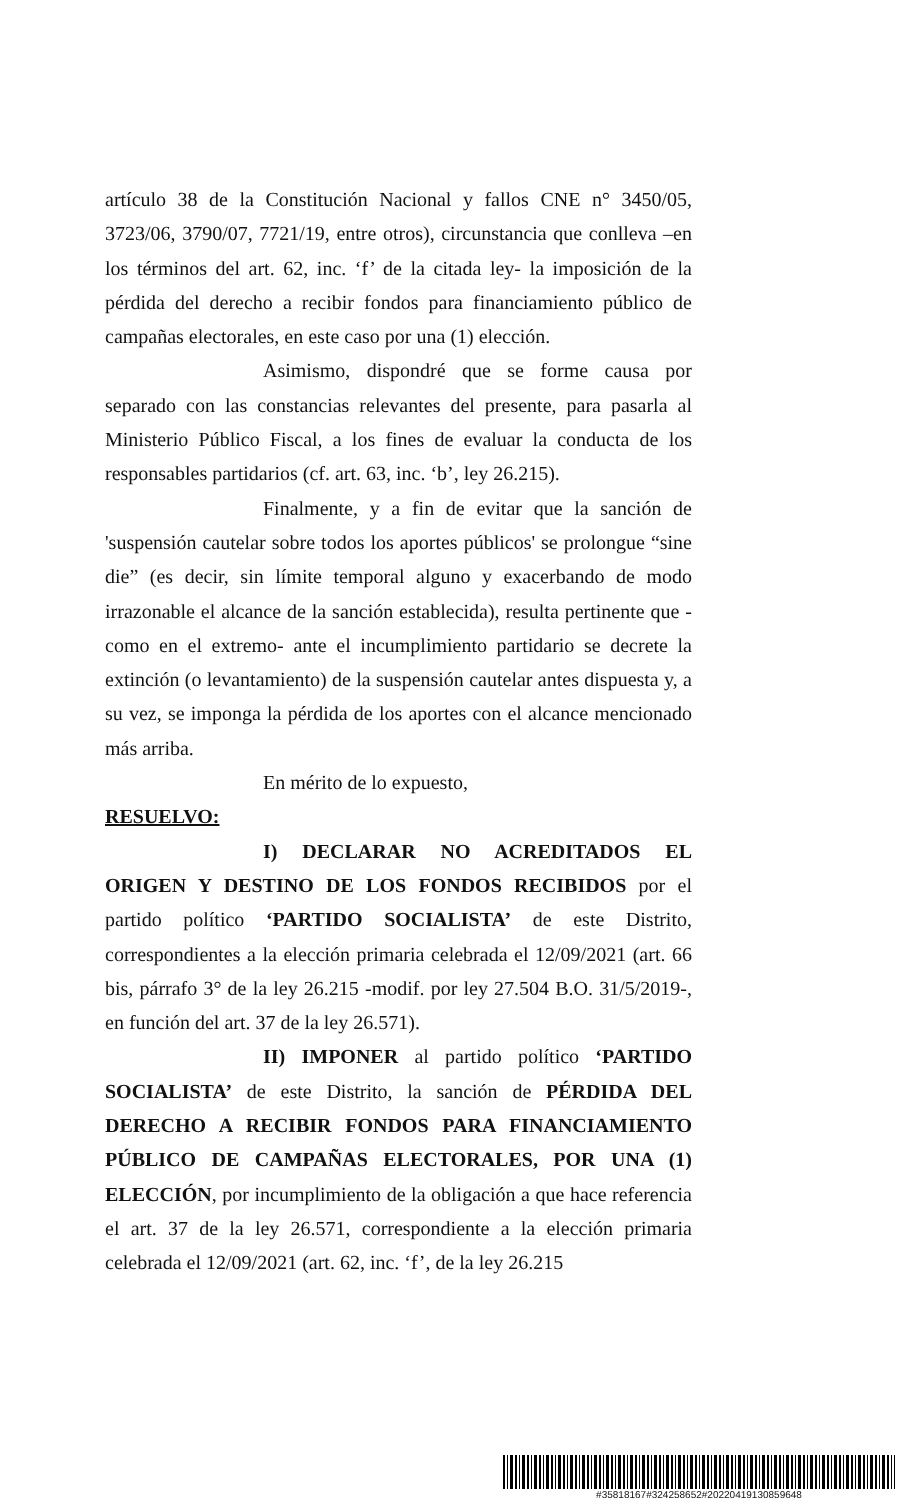artículo 38 de la Constitución Nacional y fallos CNE n° 3450/05, 3723/06, 3790/07, 7721/19, entre otros), circunstancia que conlleva –en los términos del art. 62, inc. ‘f’ de la citada ley- la imposición de la pérdida del derecho a recibir fondos para financiamiento público de campañas electorales, en este caso por una (1) elección.
Asimismo, dispondré que se forme causa por separado con las constancias relevantes del presente, para pasarla al Ministerio Público Fiscal, a los fines de evaluar la conducta de los responsables partidarios (cf. art. 63, inc. ‘b’, ley 26.215).
Finalmente, y a fin de evitar que la sanción de 'suspensión cautelar sobre todos los aportes públicos' se prolongue “sine die” (es decir, sin límite temporal alguno y exacerbando de modo irrazonable el alcance de la sanción establecida), resulta pertinente que -como en el extremo- ante el incumplimiento partidario se decrete la extinción (o levantamiento) de la suspensión cautelar antes dispuesta y, a su vez, se imponga la pérdida de los aportes con el alcance mencionado más arriba.
En mérito de lo expuesto,
RESUELVO:
I) DECLARAR NO ACREDITADOS EL ORIGEN Y DESTINO DE LOS FONDOS RECIBIDOS por el partido político ‘PARTIDO SOCIALISTA’ de este Distrito, correspondientes a la elección primaria celebrada el 12/09/2021 (art. 66 bis, párrafo 3° de la ley 26.215 -modif. por ley 27.504 B.O. 31/5/2019-, en función del art. 37 de la ley 26.571).
II) IMPONER al partido político ‘PARTIDO SOCIALISTA’ de este Distrito, la sanción de PÉRDIDA DEL DERECHO A RECIBIR FONDOS PARA FINANCIAMIENTO PÚBLICO DE CAMPAÑAS ELECTORALES, POR UNA (1) ELECCIÓN, por incumplimiento de la obligación a que hace referencia el art. 37 de la ley 26.571, correspondiente a la elección primaria celebrada el 12/09/2021 (art. 62, inc. ‘f’, de la ley 26.215
#35818167#324258652#20220419130859648